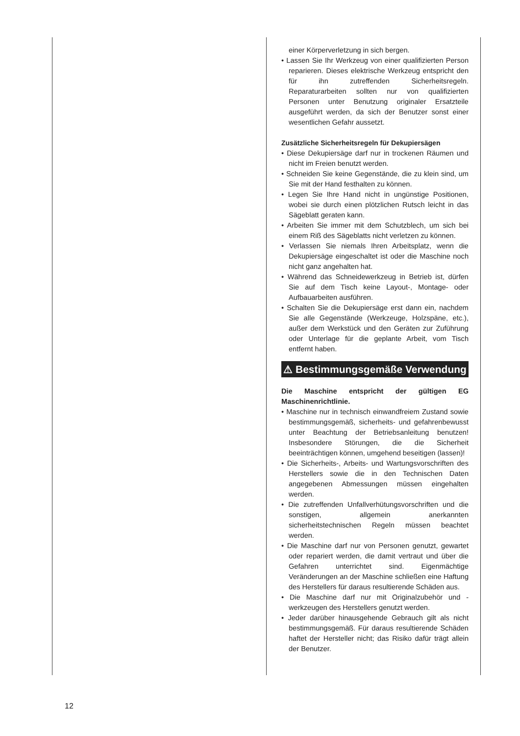einer Körperverletzung in sich bergen.
• Lassen Sie Ihr Werkzeug von einer qualifizierten Person reparieren. Dieses elektrische Werkzeug entspricht den für ihn zutreffenden Sicherheitsregeln. Reparaturarbeiten sollten nur von qualifizierten Personen unter Benutzung originaler Ersatzteile ausgeführt werden, da sich der Benutzer sonst einer wesentlichen Gefahr aussetzt.
Zusätzliche Sicherheitsregeln für Dekupiersägen
• Diese Dekupiersäge darf nur in trockenen Räumen und nicht im Freien benutzt werden.
• Schneiden Sie keine Gegenstände, die zu klein sind, um Sie mit der Hand festhalten zu können.
• Legen Sie Ihre Hand nicht in ungünstige Positionen, wobei sie durch einen plötzlichen Rutsch leicht in das Sägeblatt geraten kann.
• Arbeiten Sie immer mit dem Schutzblech, um sich bei einem Riß des Sägeblatts nicht verletzen zu können.
• Verlassen Sie niemals Ihren Arbeitsplatz, wenn die Dekupiersäge eingeschaltet ist oder die Maschine noch nicht ganz angehalten hat.
• Während das Schneidewerkzeug in Betrieb ist, dürfen Sie auf dem Tisch keine Layout-, Montage- oder Aufbauarbeiten ausführen.
• Schalten Sie die Dekupiersäge erst dann ein, nachdem Sie alle Gegenstände (Werkzeuge, Holzspäne, etc.), außer dem Werkstück und den Geräten zur Zuführung oder Unterlage für die geplante Arbeit, vom Tisch entfernt haben.
⚠ Bestimmungsgemäße Verwendung
Die Maschine entspricht der gültigen EG Maschinenrichtlinie.
• Maschine nur in technisch einwandfreiem Zustand sowie bestimmungsgemäß, sicherheits- und gefahrenbewusst unter Beachtung der Betriebsanleitung benutzen! Insbesondere Störungen, die die Sicherheit beeinträchtigen können, umgehend beseitigen (lassen)!
• Die Sicherheits-, Arbeits- und Wartungsvorschriften des Herstellers sowie die in den Technischen Daten angegebenen Abmessungen müssen eingehalten werden.
• Die zutreffenden Unfallverhütungsvorschriften und die sonstigen, allgemein anerkannten sicherheitstechnischen Regeln müssen beachtet werden.
• Die Maschine darf nur von Personen genutzt, gewartet oder repariert werden, die damit vertraut und über die Gefahren unterrichtet sind. Eigenmächtige Veränderungen an der Maschine schließen eine Haftung des Herstellers für daraus resultierende Schäden aus.
• Die Maschine darf nur mit Originalzubehör und -werkzeugen des Herstellers genutzt werden.
• Jeder darüber hinausgehende Gebrauch gilt als nicht bestimmungsgemäß. Für daraus resultierende Schäden haftet der Hersteller nicht; das Risiko dafür trägt allein der Benutzer.
12